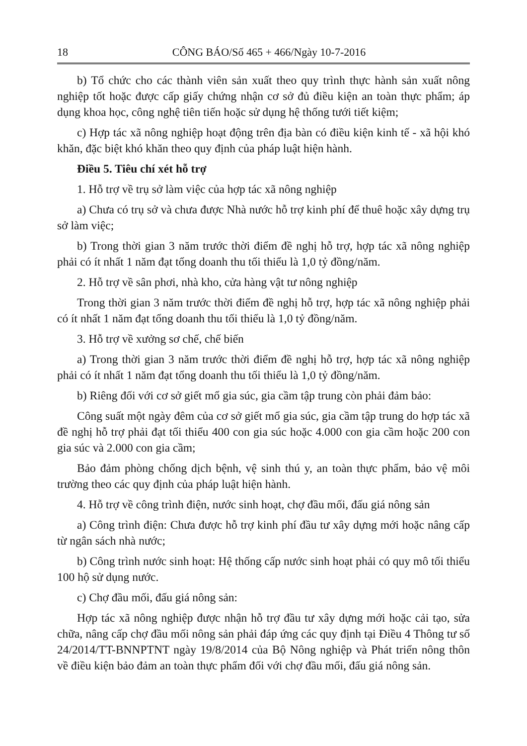18 CÔNG BÁO/Số 465 + 466/Ngày 10-7-2016
b) Tổ chức cho các thành viên sản xuất theo quy trình thực hành sản xuất nông nghiệp tốt hoặc được cấp giấy chứng nhận cơ sở đủ điều kiện an toàn thực phẩm; áp dụng khoa học, công nghệ tiên tiến hoặc sử dụng hệ thống tưới tiết kiệm;
c) Hợp tác xã nông nghiệp hoạt động trên địa bàn có điều kiện kinh tế - xã hội khó khăn, đặc biệt khó khăn theo quy định của pháp luật hiện hành.
Điều 5. Tiêu chí xét hỗ trợ
1. Hỗ trợ về trụ sở làm việc của hợp tác xã nông nghiệp
a) Chưa có trụ sở và chưa được Nhà nước hỗ trợ kinh phí để thuê hoặc xây dựng trụ sở làm việc;
b) Trong thời gian 3 năm trước thời điểm đề nghị hỗ trợ, hợp tác xã nông nghiệp phải có ít nhất 1 năm đạt tổng doanh thu tối thiểu là 1,0 tỷ đồng/năm.
2. Hỗ trợ về sân phơi, nhà kho, cửa hàng vật tư nông nghiệp
Trong thời gian 3 năm trước thời điểm đề nghị hỗ trợ, hợp tác xã nông nghiệp phải có ít nhất 1 năm đạt tổng doanh thu tối thiểu là 1,0 tỷ đồng/năm.
3. Hỗ trợ về xưởng sơ chế, chế biến
a) Trong thời gian 3 năm trước thời điểm đề nghị hỗ trợ, hợp tác xã nông nghiệp phải có ít nhất 1 năm đạt tổng doanh thu tối thiểu là 1,0 tỷ đồng/năm.
b) Riêng đối với cơ sở giết mổ gia súc, gia cầm tập trung còn phải đảm bảo:
Công suất một ngày đêm của cơ sở giết mổ gia súc, gia cầm tập trung do hợp tác xã đề nghị hỗ trợ phải đạt tối thiểu 400 con gia súc hoặc 4.000 con gia cầm hoặc 200 con gia súc và 2.000 con gia cầm;
Bảo đảm phòng chống dịch bệnh, vệ sinh thú y, an toàn thực phẩm, bảo vệ môi trường theo các quy định của pháp luật hiện hành.
4. Hỗ trợ về công trình điện, nước sinh hoạt, chợ đầu mối, đấu giá nông sản
a) Công trình điện: Chưa được hỗ trợ kinh phí đầu tư xây dựng mới hoặc nâng cấp từ ngân sách nhà nước;
b) Công trình nước sinh hoạt: Hệ thống cấp nước sinh hoạt phải có quy mô tối thiểu 100 hộ sử dụng nước.
c) Chợ đầu mối, đấu giá nông sản:
Hợp tác xã nông nghiệp được nhận hỗ trợ đầu tư xây dựng mới hoặc cải tạo, sửa chữa, nâng cấp chợ đầu mối nông sản phải đáp ứng các quy định tại Điều 4 Thông tư số 24/2014/TT-BNNPTNT ngày 19/8/2014 của Bộ Nông nghiệp và Phát triển nông thôn về điều kiện bảo đảm an toàn thực phẩm đối với chợ đầu mối, đấu giá nông sản.